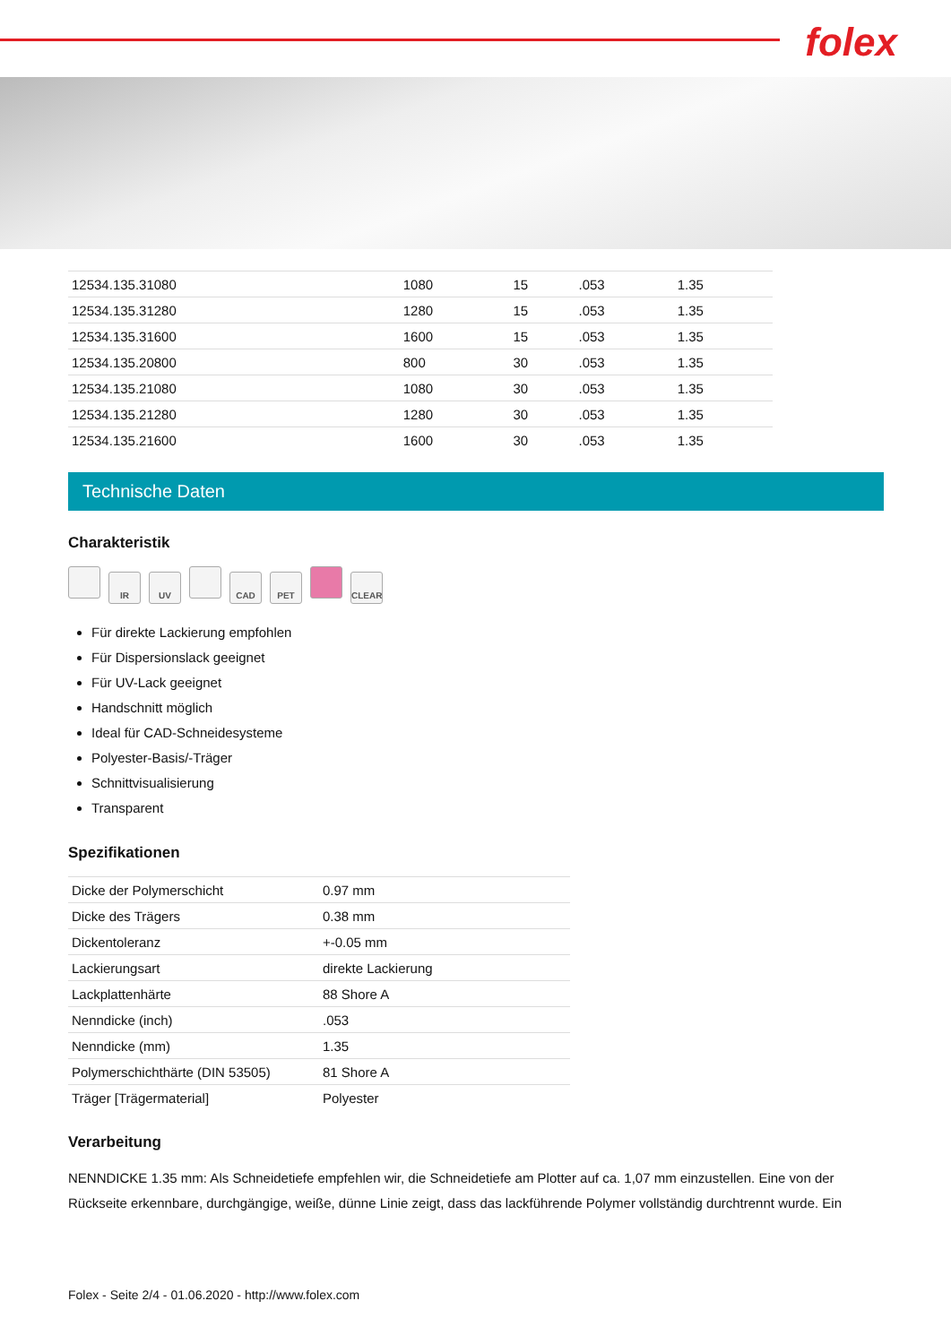folex
| 12534.135.31080 | 1080 | 15 | .053 | 1.35 |
| 12534.135.31280 | 1280 | 15 | .053 | 1.35 |
| 12534.135.31600 | 1600 | 15 | .053 | 1.35 |
| 12534.135.20800 | 800 | 30 | .053 | 1.35 |
| 12534.135.21080 | 1080 | 30 | .053 | 1.35 |
| 12534.135.21280 | 1280 | 30 | .053 | 1.35 |
| 12534.135.21600 | 1600 | 30 | .053 | 1.35 |
Technische Daten
Charakteristik
IR UV CAD PET CLEAR
Für direkte Lackierung empfohlen
Für Dispersionslack geeignet
Für UV-Lack geeignet
Handschnitt möglich
Ideal für CAD-Schneidesysteme
Polyester-Basis/-Träger
Schnittvisualisierung
Transparent
Spezifikationen
| Dicke der Polymerschicht | 0.97 mm |
| Dicke des Trägers | 0.38 mm |
| Dickentoleranz | +-0.05 mm |
| Lackierungsart | direkte Lackierung |
| Lackplattenhärte | 88 Shore A |
| Nenndicke (inch) | .053 |
| Nenndicke (mm) | 1.35 |
| Polymerschichthärte (DIN 53505) | 81 Shore A |
| Träger [Trägermaterial] | Polyester |
Verarbeitung
NENNDICKE 1.35 mm: Als Schneidetiefe empfehlen wir, die Schneidetiefe am Plotter auf ca. 1,07 mm einzustellen. Eine von der Rückseite erkennbare, durchgängige, weiße, dünne Linie zeigt, dass das lackführende Polymer vollständig durchtrennt wurde. Ein
Folex - Seite 2/4 - 01.06.2020 - http://www.folex.com